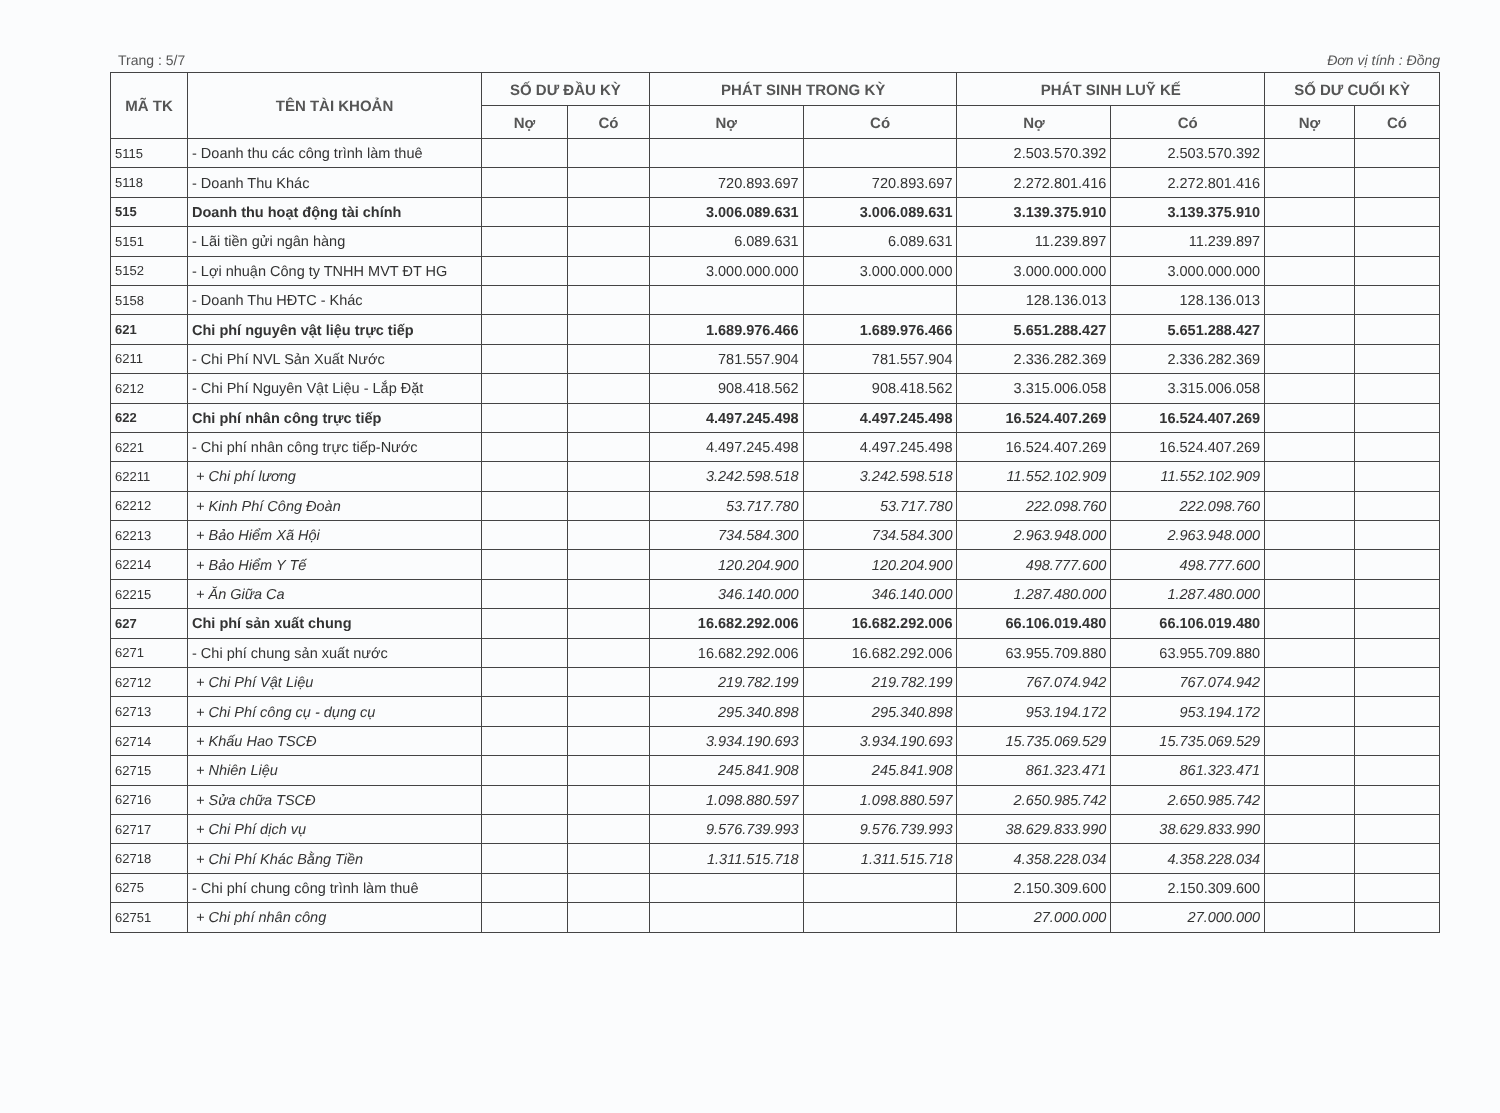Trang : 5/7 Đơn vị tính : Đồng
| MÃ TK | TÊN TÀI KHOẢN | SỐ DƯ ĐẦU KỲ | | PHÁT SINH TRONG KỲ | | PHÁT SINH LUỸ KẾ | | SỐ DƯ CUỐI KỲ | |
| --- | --- | --- | --- | --- | --- | --- | --- | --- | --- |
| | | Nợ | Có | Nợ | Có | Nợ | Có | Nợ | Có |
| 5115 | - Doanh thu các công trình làm thuê | | | | | 2.503.570.392 | 2.503.570.392 | | |
| 5118 | - Doanh Thu Khác | | | 720.893.697 | 720.893.697 | 2.272.801.416 | 2.272.801.416 | | |
| 515 | Doanh thu hoạt động tài chính | | | 3.006.089.631 | 3.006.089.631 | 3.139.375.910 | 3.139.375.910 | | |
| 5151 | - Lãi tiền gửi ngân hàng | | | 6.089.631 | 6.089.631 | 11.239.897 | 11.239.897 | | |
| 5152 | - Lợi nhuận Công ty TNHH MVT ĐT HG | | | 3.000.000.000 | 3.000.000.000 | 3.000.000.000 | 3.000.000.000 | | |
| 5158 | - Doanh Thu HĐTC - Khác | | | | | 128.136.013 | 128.136.013 | | |
| 621 | Chi phí nguyên vật liệu trực tiếp | | | 1.689.976.466 | 1.689.976.466 | 5.651.288.427 | 5.651.288.427 | | |
| 6211 | - Chi Phí NVL Sản Xuất Nước | | | 781.557.904 | 781.557.904 | 2.336.282.369 | 2.336.282.369 | | |
| 6212 | - Chi Phí Nguyên Vật Liệu - Lắp Đặt | | | 908.418.562 | 908.418.562 | 3.315.006.058 | 3.315.006.058 | | |
| 622 | Chi phí nhân công trực tiếp | | | 4.497.245.498 | 4.497.245.498 | 16.524.407.269 | 16.524.407.269 | | |
| 6221 | - Chi phí nhân công trực tiếp-Nước | | | 4.497.245.498 | 4.497.245.498 | 16.524.407.269 | 16.524.407.269 | | |
| 62211 | + Chi phí lương | | | 3.242.598.518 | 3.242.598.518 | 11.552.102.909 | 11.552.102.909 | | |
| 62212 | + Kinh Phí Công Đoàn | | | 53.717.780 | 53.717.780 | 222.098.760 | 222.098.760 | | |
| 62213 | + Bảo Hiểm Xã Hội | | | 734.584.300 | 734.584.300 | 2.963.948.000 | 2.963.948.000 | | |
| 62214 | + Bảo Hiểm Y Tế | | | 120.204.900 | 120.204.900 | 498.777.600 | 498.777.600 | | |
| 62215 | + Ăn Giữa Ca | | | 346.140.000 | 346.140.000 | 1.287.480.000 | 1.287.480.000 | | |
| 627 | Chi phí sản xuất chung | | | 16.682.292.006 | 16.682.292.006 | 66.106.019.480 | 66.106.019.480 | | |
| 6271 | - Chi phí chung sản xuất nước | | | 16.682.292.006 | 16.682.292.006 | 63.955.709.880 | 63.955.709.880 | | |
| 62712 | + Chi Phí Vật Liệu | | | 219.782.199 | 219.782.199 | 767.074.942 | 767.074.942 | | |
| 62713 | + Chi Phí công cụ - dụng cụ | | | 295.340.898 | 295.340.898 | 953.194.172 | 953.194.172 | | |
| 62714 | + Khấu Hao TSCĐ | | | 3.934.190.693 | 3.934.190.693 | 15.735.069.529 | 15.735.069.529 | | |
| 62715 | + Nhiên Liệu | | | 245.841.908 | 245.841.908 | 861.323.471 | 861.323.471 | | |
| 62716 | + Sửa chữa TSCĐ | | | 1.098.880.597 | 1.098.880.597 | 2.650.985.742 | 2.650.985.742 | | |
| 62717 | + Chi Phí dịch vụ | | | 9.576.739.993 | 9.576.739.993 | 38.629.833.990 | 38.629.833.990 | | |
| 62718 | + Chi Phí Khác Bằng Tiền | | | 1.311.515.718 | 1.311.515.718 | 4.358.228.034 | 4.358.228.034 | | |
| 6275 | - Chi phí chung công trình làm thuê | | | | | 2.150.309.600 | 2.150.309.600 | | |
| 62751 | + Chi phí nhân công | | | | | 27.000.000 | 27.000.000 | | |